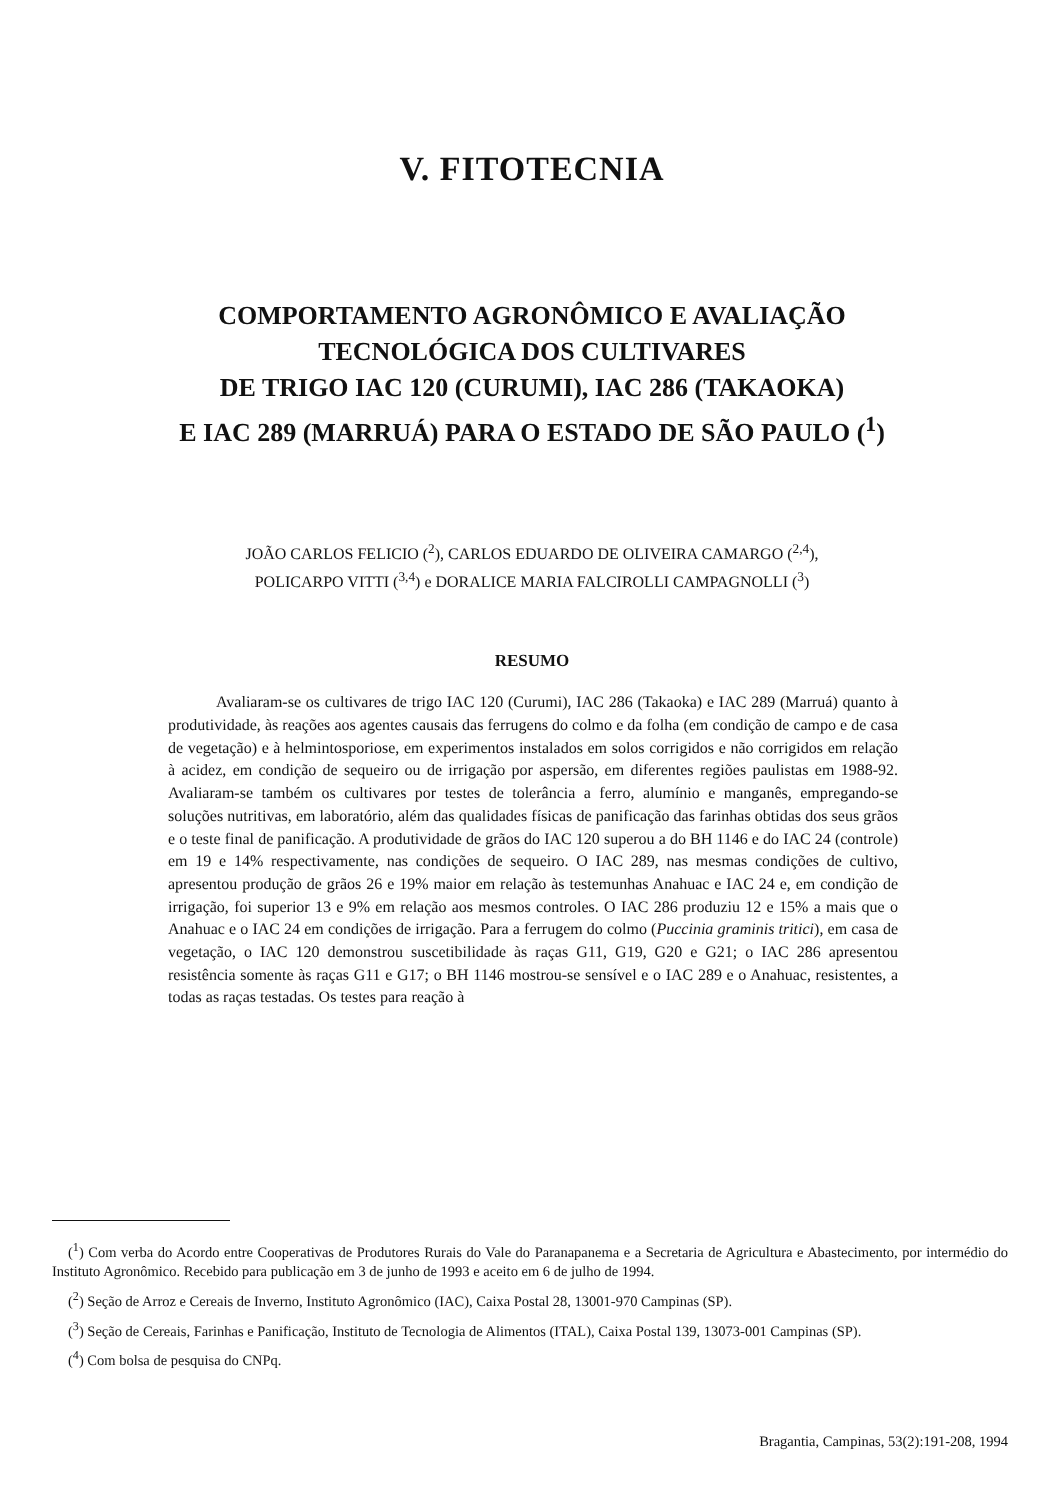V. FITOTECNIA
COMPORTAMENTO AGRONÔMICO E AVALIAÇÃO
TECNOLÓGICA DOS CULTIVARES
DE TRIGO IAC 120 (CURUMI), IAC 286 (TAKAOKA)
E IAC 289 (MARRUÁ) PARA O ESTADO DE SÃO PAULO (<sup>1</sup>)
JOÃO CARLOS FELICIO (<sup>2</sup>), CARLOS EDUARDO DE OLIVEIRA CAMARGO (<sup>2,4</sup>),
POLICARPO VITTI (<sup>3,4</sup>) e DORALICE MARIA FALCIROLLI CAMPAGNOLLI (<sup>3</sup>)
RESUMO
Avaliaram-se os cultivares de trigo IAC 120 (Curumi), IAC 286 (Takaoka) e IAC 289 (Marruá) quanto à produtividade, às reações aos agentes causais das ferrugens do colmo e da folha (em condição de campo e de casa de vegetação) e à helmintosporiose, em experimentos instalados em solos corrigidos e não corrigidos em relação à acidez, em condição de sequeiro ou de irrigação por aspersão, em diferentes regiões paulistas em 1988-92. Avaliaram-se também os cultivares por testes de tolerância a ferro, alumínio e manganês, empregando-se soluções nutritivas, em laboratório, além das qualidades físicas de panificação das farinhas obtidas dos seus grãos e o teste final de panificação. A produtividade de grãos do IAC 120 superou a do BH 1146 e do IAC 24 (controle) em 19 e 14% respectivamente, nas condições de sequeiro. O IAC 289, nas mesmas condições de cultivo, apresentou produção de grãos 26 e 19% maior em relação às testemunhas Anahuac e IAC 24 e, em condição de irrigação, foi superior 13 e 9% em relação aos mesmos controles. O IAC 286 produziu 12 e 15% a mais que o Anahuac e o IAC 24 em condições de irrigação. Para a ferrugem do colmo (Puccinia graminis tritici), em casa de vegetação, o IAC 120 demonstrou suscetibilidade às raças G11, G19, G20 e G21; o IAC 286 apresentou resistência somente às raças G11 e G17; o BH 1146 mostrou-se sensível e o IAC 289 e o Anahuac, resistentes, a todas as raças testadas. Os testes para reação à
(<sup>1</sup>) Com verba do Acordo entre Cooperativas de Produtores Rurais do Vale do Paranapanema e a Secretaria de Agricultura e Abastecimento, por intermédio do Instituto Agronômico. Recebido para publicação em 3 de junho de 1993 e aceito em 6 de julho de 1994.
(<sup>2</sup>) Seção de Arroz e Cereais de Inverno, Instituto Agronômico (IAC), Caixa Postal 28, 13001-970 Campinas (SP).
(<sup>3</sup>) Seção de Cereais, Farinhas e Panificação, Instituto de Tecnologia de Alimentos (ITAL), Caixa Postal 139, 13073-001 Campinas (SP).
(<sup>4</sup>) Com bolsa de pesquisa do CNPq.
Bragantia, Campinas, 53(2):191-208, 1994